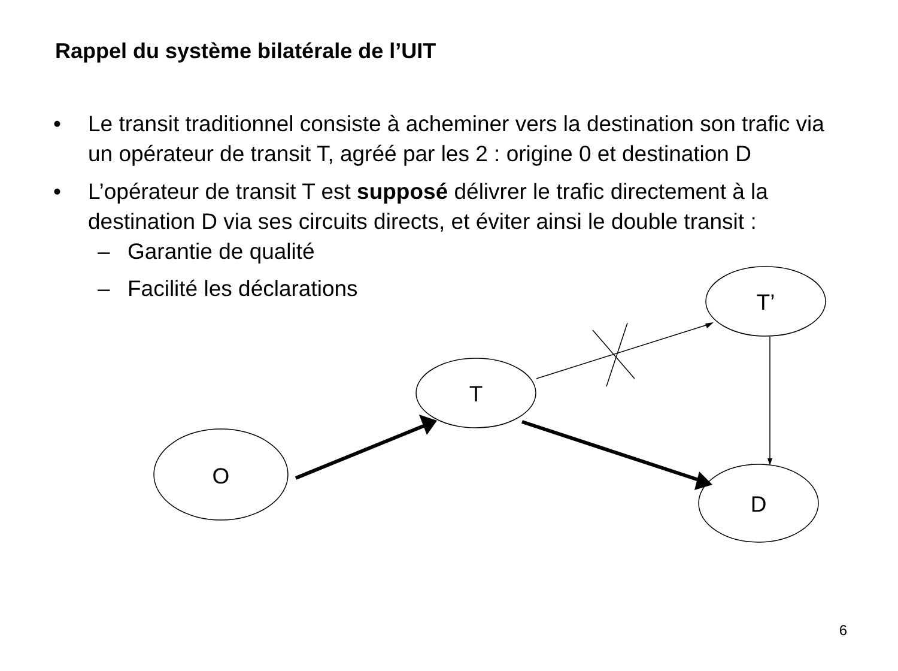Rappel du système bilatérale de l’UIT
• Le transit traditionnel consiste à acheminer vers la destination son trafic via un opérateur de transit T, agréé par les 2 : origine 0 et destination D
• L’opérateur de transit T est supposé délivrer le trafic directement à la destination D via ses circuits directs, et éviter ainsi le double transit :
– Garantie de qualité
– Facilité les déclarations
O
T
T’
D
6